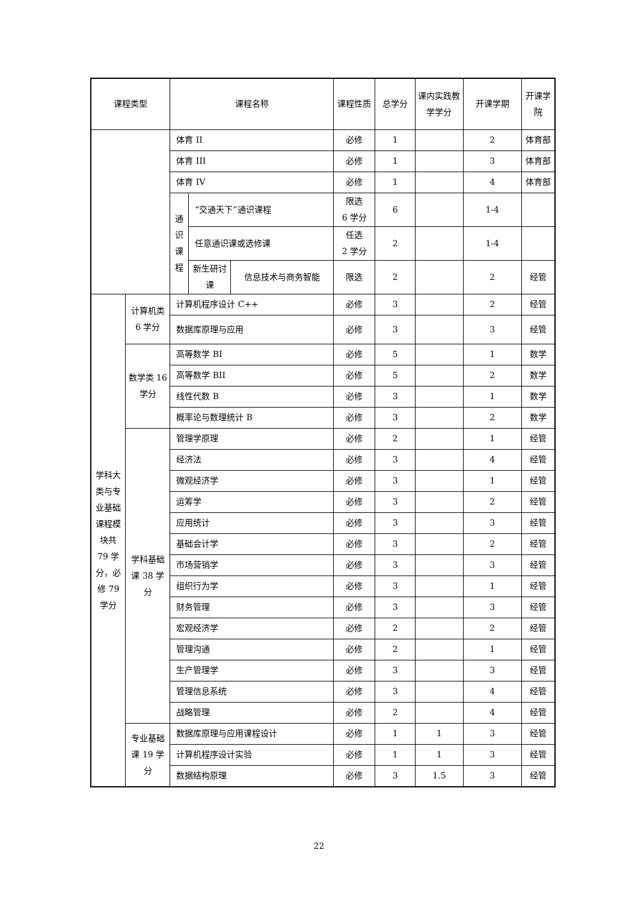| 课程类型 | | 课程名称 | | | 课程性质 | 总学分 | 课内实践教学学分 | 开课学期 | 开课学院 |
| | | 体育 II | | | 必修 | 1 | | 2 | 体育部 |
| | | 体育 III | | | 必修 | 1 | | 3 | 体育部 |
| | | 体育 IV | | | 必修 | 1 | | 4 | 体育部 |
| | | 通识课程 | “交通天下”通识课程 | | 限选 6 学分 | 6 | | 1-4 | |
| | | | 任意通识课或选修课 | | 任选 2 学分 | 2 | | 1-4 | |
| | | | 新生研讨课 | 信息技术与商务智能 | 限选 | 2 | | 2 | 经管 |
| 学科大类与专业基础课程模块共 79 学分，必修 79 学分 | 计算机类 6 学分 | 计算机程序设计 C++ | | | 必修 | 3 | | 2 | 经管 |
| | | 数据库原理与应用 | | | 必修 | 3 | | 3 | 经管 |
| | 数学类 16 学分 | 高等数学 BI | | | 必修 | 5 | | 1 | 数学 |
| | | 高等数学 BII | | | 必修 | 5 | | 2 | 数学 |
| | | 线性代数 B | | | 必修 | 3 | | 1 | 数学 |
| | | 概率论与数理统计 B | | | 必修 | 3 | | 2 | 数学 |
| | 学科基础课 38 学分 | 管理学原理 | | | 必修 | 2 | | 1 | 经管 |
| | | 经济法 | | | 必修 | 3 | | 4 | 经管 |
| | | 微观经济学 | | | 必修 | 3 | | 1 | 经管 |
| | | 运筹学 | | | 必修 | 3 | | 2 | 经管 |
| | | 应用统计 | | | 必修 | 3 | | 3 | 经管 |
| | | 基础会计学 | | | 必修 | 3 | | 2 | 经管 |
| | | 市场营销学 | | | 必修 | 3 | | 3 | 经管 |
| | | 组织行为学 | | | 必修 | 3 | | 1 | 经管 |
| | | 财务管理 | | | 必修 | 3 | | 3 | 经管 |
| | | 宏观经济学 | | | 必修 | 2 | | 2 | 经管 |
| | | 管理沟通 | | | 必修 | 2 | | 1 | 经管 |
| | | 生产管理学 | | | 必修 | 3 | | 3 | 经管 |
| | | 管理信息系统 | | | 必修 | 3 | | 4 | 经管 |
| | | 战略管理 | | | 必修 | 2 | | 4 | 经管 |
| | 专业基础课 19 学分 | 数据库原理与应用课程设计 | | | 必修 | 1 | 1 | 3 | 经管 |
| | | 计算机程序设计实验 | | | 必修 | 1 | 1 | 3 | 经管 |
| | | 数据结构原理 | | | 必修 | 3 | 1.5 | 3 | 经管 |
22